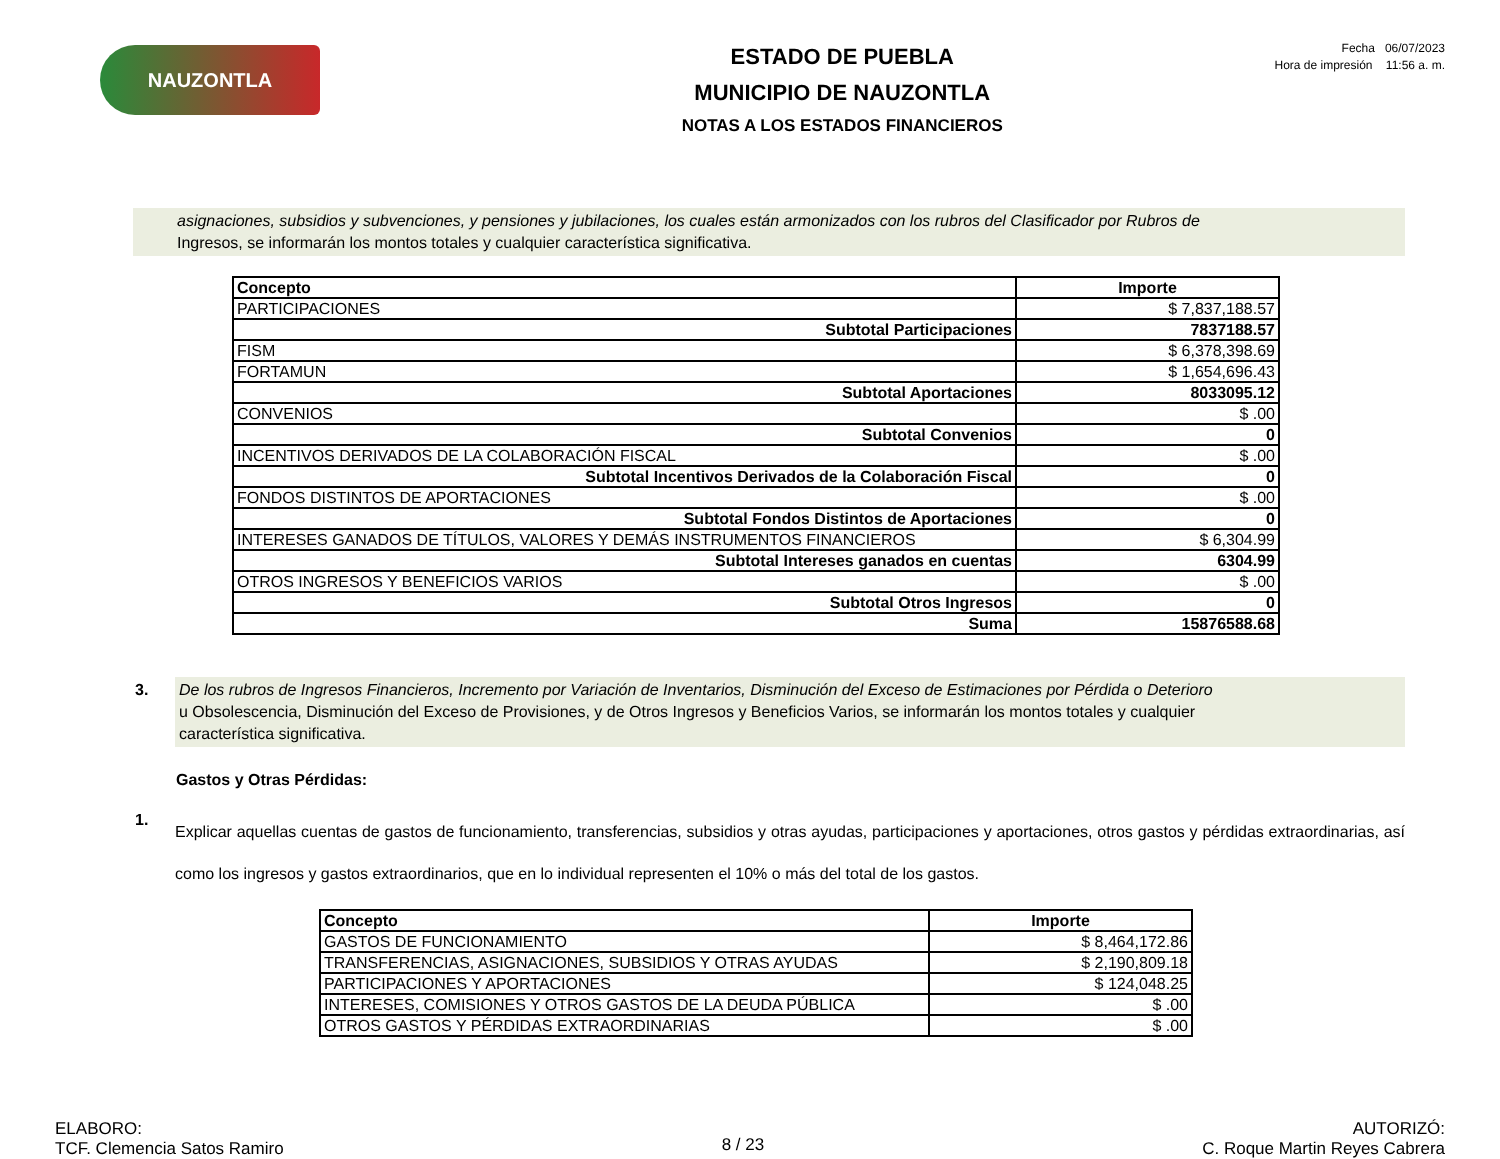NAUZONTLA
ESTADO DE PUEBLA
MUNICIPIO DE NAUZONTLA
NOTAS A LOS ESTADOS FINANCIEROS
Fecha 06/07/2023
Hora de impresión 11:56 a. m.
asignaciones, subsidios y subvenciones, y pensiones y jubilaciones, los cuales están armonizados con los rubros del Clasificador por Rubros de
Ingresos, se informarán los montos totales y cualquier característica significativa.
| Concepto | Importe |
| --- | --- |
| PARTICIPACIONES | $ 7,837,188.57 |
| Subtotal Participaciones | 7837188.57 |
| FISM | $ 6,378,398.69 |
| FORTAMUN | $ 1,654,696.43 |
| Subtotal Aportaciones | 8033095.12 |
| CONVENIOS | $ .00 |
| Subtotal Convenios | 0 |
| INCENTIVOS DERIVADOS DE LA COLABORACIÓN FISCAL | $ .00 |
| Subtotal Incentivos Derivados de la Colaboración Fiscal | 0 |
| FONDOS DISTINTOS DE APORTACIONES | $ .00 |
| Subtotal Fondos Distintos de Aportaciones | 0 |
| INTERESES GANADOS DE TÍTULOS, VALORES Y DEMÁS INSTRUMENTOS FINANCIEROS | $ 6,304.99 |
| Subtotal Intereses ganados en cuentas | 6304.99 |
| OTROS INGRESOS Y BENEFICIOS VARIOS | $ .00 |
| Subtotal Otros Ingresos | 0 |
| Suma | 15876588.68 |
3.
De los rubros de Ingresos Financieros, Incremento por Variación de Inventarios, Disminución del Exceso de Estimaciones por Pérdida o Deterioro
u Obsolescencia, Disminución del Exceso de Provisiones, y de Otros Ingresos y Beneficios Varios, se informarán los montos totales y cualquier
característica significativa.
Gastos y Otras Pérdidas:
1.
Explicar aquellas cuentas de gastos de funcionamiento, transferencias, subsidios y otras ayudas, participaciones y aportaciones, otros gastos y pérdidas extraordinarias, así como los ingresos y gastos extraordinarios, que en lo individual representen el 10% o más del total de los gastos.
| Concepto | Importe |
| --- | --- |
| GASTOS DE FUNCIONAMIENTO | $ 8,464,172.86 |
| TRANSFERENCIAS, ASIGNACIONES, SUBSIDIOS Y OTRAS AYUDAS | $ 2,190,809.18 |
| PARTICIPACIONES Y APORTACIONES | $ 124,048.25 |
| INTERESES, COMISIONES Y OTROS GASTOS DE LA DEUDA PÚBLICA | $ .00 |
| OTROS GASTOS Y PÉRDIDAS EXTRAORDINARIAS | $ .00 |
ELABORO:
TCF. Clemencia Satos Ramiro
8 / 23
AUTORIZÓ:
C. Roque Martin Reyes Cabrera